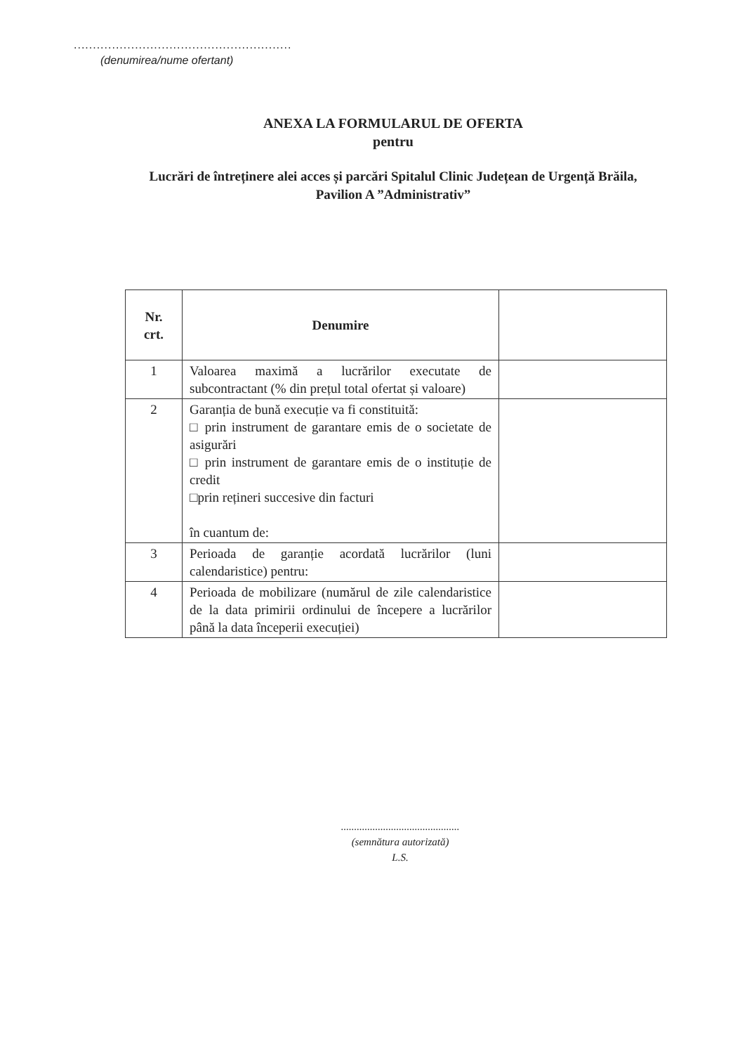.........................................................
(denumirea/nume ofertant)
ANEXA LA FORMULARUL DE OFERTA
pentru
Lucrări de întreținere alei acces și parcări Spitalul Clinic Județean de Urgență Brăila,
Pavilion A ”Administrativ”
| Nr. crt. | Denumire | |
| --- | --- | --- |
| 1 | Valoarea maximă a lucrărilor executate de subcontractant (% din prețul total ofertat și valoare) | |
| 2 | Garanția de bună execuție va fi constituită: □ prin instrument de garantare emis de o societate de asigurări □ prin instrument de garantare emis de o instituție de credit □prin rețineri succesive din facturi în cuantum de: | |
| 3 | Perioada de garanție acordată lucrărilor (luni calendaristice) pentru: | |
| 4 | Perioada de mobilizare (numărul de zile calendaristice de la data primirii ordinului de începere a lucrărilor până la data începerii execuției) | |
.............................................
(semnătura autorizată)
L.S.